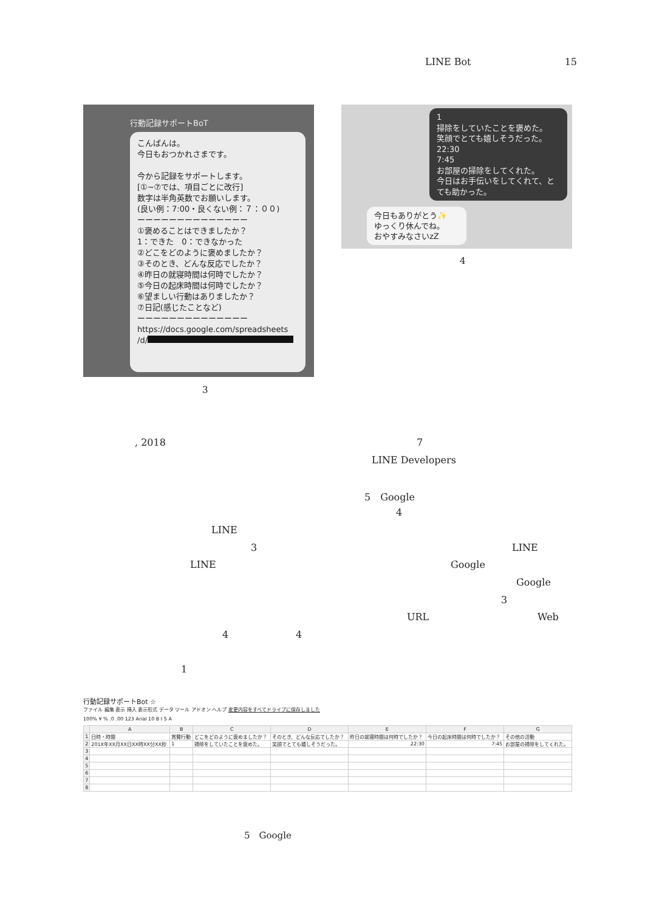LINE Bot 15
行動記録サポートBoT
こんばんは。
今日もおつかれさまです。
今から記録をサポートします。
[①~⑦では、項目ごとに改行]
数字は半角英数でお願いします。
(良い例：7:00・良くない例：７：００)
ーーーーーーーーーーーーーー
①褒めることはできましたか？
1：できた　0：できなかった
②どこをどのように褒めましたか？
③そのとき、どんな反応でしたか？
④昨日の就寝時間は何時でしたか？
⑤今日の起床時間は何時でしたか？
⑥望ましい行動はありましたか？
⑦日記(感じたことなど)
ーーーーーーーーーーーーーー
https://docs.google.com/spreadsheets
/d/
3
1
掃除をしていたことを褒めた。
笑顔でとても嬉しそうだった。
22:30
7:45
お部屋の掃除をしてくれた。
今日はお手伝いをしてくれて、とても助かった。
今日もありがとう✨
ゆっくり休んでね。
おやすみなさいzZ
4
, 2018 7
LINE Developers
5　Google
4
LINE
3 LINE
LINE Google
Google
3
URL Web
4 4
1
行動記録サポートBot ☆
ファイル 編集 表示 挿入 表示形式 データ ツール アドオン ヘルプ 変更内容をすべてドライブに保存しました
100% ¥ % .0 .00 123 Arial 10 B I S A
| | A | B | C | D | E | F | G |
| --- | --- | --- | --- | --- | --- | --- | --- |
| 1 | 日時・時間 | 賞賛行動 | どこをどのように褒めましたか？ | そのとき、どんな反応でしたか？ | 昨日の就寝時間は何時でしたか？ | 今日の起床時間は何時でしたか？ | その他の活動 |
| 2 | 201X年XX月XX日XX時XX分XX秒 | 1 | 掃除をしていたことを褒めた。 | 笑顔でとても嬉しそうだった。 | 22:30 | 7:45 | お部屋の掃除をしてくれた。 |
| 3 | | | | | | | |
| 4 | | | | | | | |
| 5 | | | | | | | |
| 6 | | | | | | | |
| 7 | | | | | | | |
| 8 | | | | | | | |
5　Google